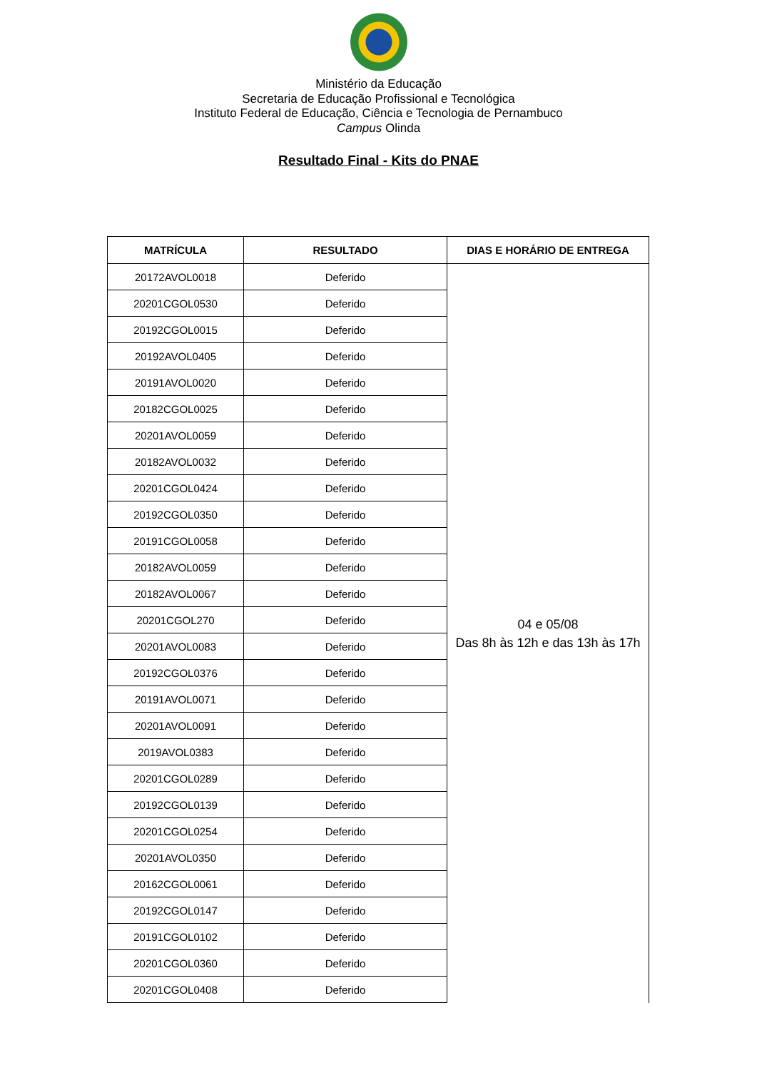Ministério da Educação
Secretaria de Educação Profissional e Tecnológica
Instituto Federal de Educação, Ciência e Tecnologia de Pernambuco
Campus Olinda
Resultado Final - Kits do PNAE
| MATRÍCULA | RESULTADO | DIAS E HORÁRIO DE ENTREGA |
| --- | --- | --- |
| 20172AVOL0018 | Deferido | 04 e 05/08 Das 8h às 12h e das 13h às 17h |
| 20201CGOL0530 | Deferido | |
| 20192CGOL0015 | Deferido | |
| 20192AVOL0405 | Deferido | |
| 20191AVOL0020 | Deferido | |
| 20182CGOL0025 | Deferido | |
| 20201AVOL0059 | Deferido | |
| 20182AVOL0032 | Deferido | |
| 20201CGOL0424 | Deferido | |
| 20192CGOL0350 | Deferido | |
| 20191CGOL0058 | Deferido | |
| 20182AVOL0059 | Deferido | |
| 20182AVOL0067 | Deferido | |
| 20201CGOL270 | Deferido | |
| 20201AVOL0083 | Deferido | |
| 20192CGOL0376 | Deferido | |
| 20191AVOL0071 | Deferido | |
| 20201AVOL0091 | Deferido | |
| 2019AVOL0383 | Deferido | |
| 20201CGOL0289 | Deferido | |
| 20192CGOL0139 | Deferido | |
| 20201CGOL0254 | Deferido | |
| 20201AVOL0350 | Deferido | |
| 20162CGOL0061 | Deferido | |
| 20192CGOL0147 | Deferido | |
| 20191CGOL0102 | Deferido | |
| 20201CGOL0360 | Deferido | |
| 20201CGOL0408 | Deferido | |